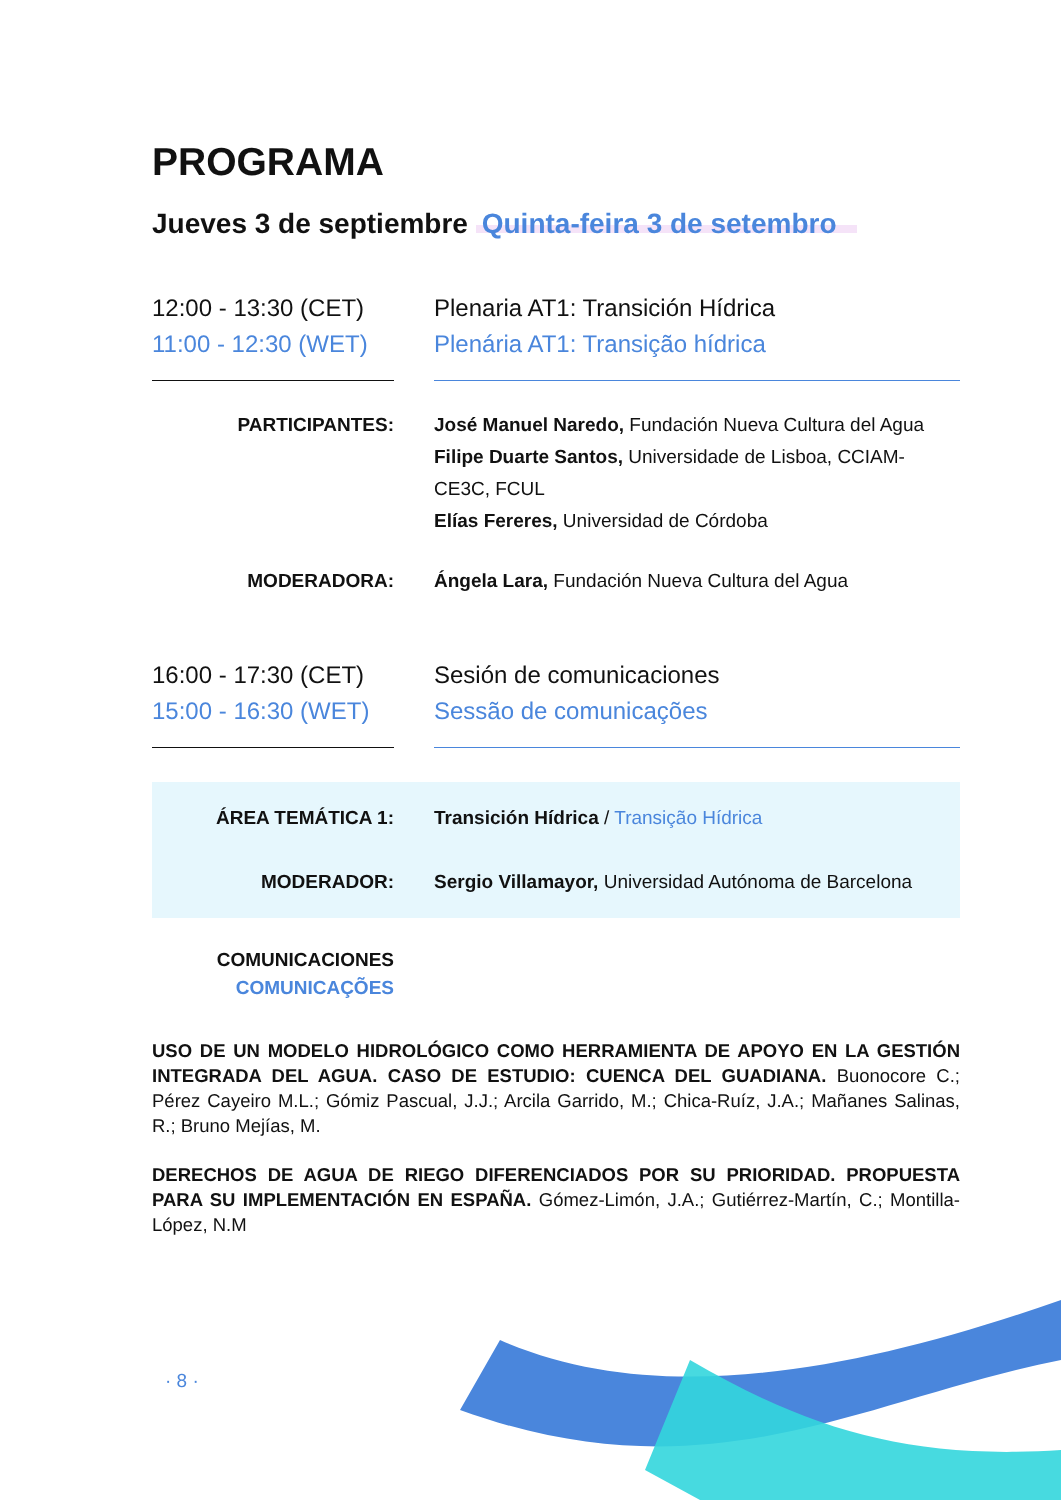PROGRAMA
Jueves 3 de septiembre Quinta-feira 3 de setembro
12:00 - 13:30 (CET)
11:00 - 12:30 (WET)
Plenaria AT1: Transición Hídrica
Plenária AT1: Transição hídrica
PARTICIPANTES: José Manuel Naredo, Fundación Nueva Cultura del Agua
Filipe Duarte Santos, Universidade de Lisboa, CCIAM-CE3C, FCUL
Elías Fereres, Universidad de Córdoba
MODERADORA: Ángela Lara, Fundación Nueva Cultura del Agua
16:00 - 17:30 (CET)
15:00 - 16:30 (WET)
Sesión de comunicaciones
Sessão de comunicações
ÁREA TEMÁTICA 1: Transición Hídrica / Transição Hídrica
MODERADOR: Sergio Villamayor, Universidad Autónoma de Barcelona
COMUNICACIONES
COMUNICAÇÕES
USO DE UN MODELO HIDROLÓGICO COMO HERRAMIENTA DE APOYO EN LA GESTIÓN INTEGRADA DEL AGUA. CASO DE ESTUDIO: CUENCA DEL GUADIANA. Buonocore C.; Pérez Cayeiro M.L.; Gómiz Pascual, J.J.; Arcila Garrido, M.; Chica-Ruíz, J.A.; Mañanes Salinas, R.; Bruno Mejías, M.
DERECHOS DE AGUA DE RIEGO DIFERENCIADOS POR SU PRIORIDAD. PROPUESTA PARA SU IMPLEMENTACIÓN EN ESPAÑA. Gómez-Limón, J.A.; Gutiérrez-Martín, C.; Montilla-López, N.M
· 8 ·